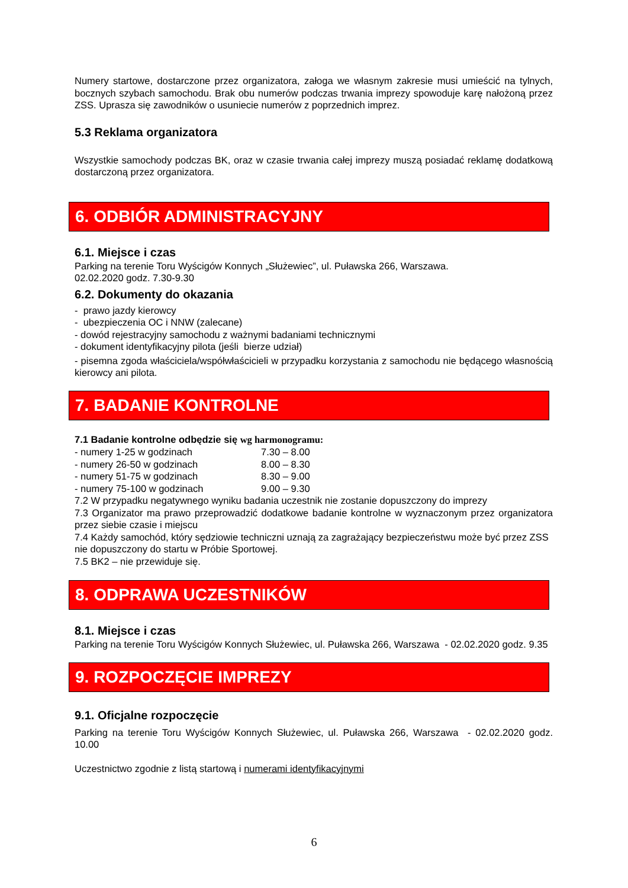Numery startowe, dostarczone przez organizatora, załoga we własnym zakresie musi umieścić na tylnych, bocznych szybach samochodu. Brak obu numerów podczas trwania imprezy spowoduje karę nałożoną przez ZSS. Uprasza się zawodników o usuniecie numerów z poprzednich imprez.
5.3 Reklama organizatora
Wszystkie samochody podczas BK, oraz w czasie trwania całej imprezy muszą posiadać reklamę dodatkową dostarczoną przez organizatora.
6. ODBIÓR ADMINISTRACYJNY
6.1. Miejsce i czas
Parking na terenie Toru Wyścigów Konnych „Służewiec”, ul. Puławska 266, Warszawa.
02.02.2020 godz. 7.30-9.30
6.2. Dokumenty do okazania
- prawo jazdy kierowcy
- ubezpieczenia OC i NNW (zalecane)
- dowód rejestracyjny samochodu z ważnymi badaniami technicznymi
- dokument identyfikacyjny pilota (jeśli bierze udział)
- pisemna zgoda właściciela/współwłaścicieli w przypadku korzystania z samochodu nie będącego własnością kierowcy ani pilota.
7. BADANIE KONTROLNE
7.1 Badanie kontrolne odbędzie się wg harmonogramu:
- numery 1-25 w godzinach 7.30 – 8.00
- numery 26-50 w godzinach 8.00 – 8.30
- numery 51-75 w godzinach 8.30 – 9.00
- numery 75-100 w godzinach 9.00 – 9.30
7.2 W przypadku negatywnego wyniku badania uczestnik nie zostanie dopuszczony do imprezy
7.3 Organizator ma prawo przeprowadzić dodatkowe badanie kontrolne w wyznaczonym przez organizatora przez siebie czasie i miejscu
7.4 Każdy samochód, który sędziowie techniczni uznają za zagrażający bezpieczeństwu może być przez ZSS nie dopuszczony do startu w Próbie Sportowej.
7.5 BK2 – nie przewiduje się.
8. ODPRAWA UCZESTNIKÓW
8.1. Miejsce i czas
Parking na terenie Toru Wyścigów Konnych Służewiec, ul. Puławska 266, Warszawa - 02.02.2020 godz. 9.35
9. ROZPOCZĘCIE IMPREZY
9.1. Oficjalne rozpoczęcie
Parking na terenie Toru Wyścigów Konnych Służewiec, ul. Puławska 266, Warszawa - 02.02.2020 godz. 10.00
Uczestnictwo zgodnie z listą startową i numerami identyfikacyjnymi
6